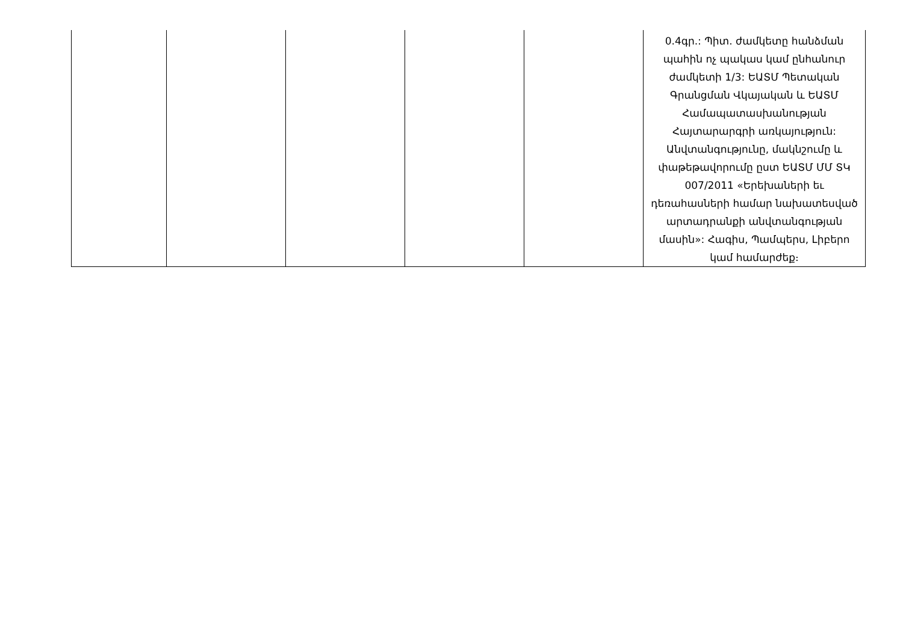| | | | | | 0.4գր.: Պիտ. ժամկետը հանձման պահին ոչ պակաս կամ ընհանուր ժամկետի 1/3: ԵԱՏՄ Պետական Գրանցման Վկայական և ԵԱՏՄ Համապատասխանության Հայտարարգրի առկայություն: Անվտանգությունը, մակնշումը և փաթեթավորումը ըստ ԵԱՏՄ ՄՄ ՏԿ 007/2011 «Երեխաների եւ դեռահասների համար նախատեսված արտադրանքի անվտանգության մասին»: Հագիս, Պամպերս, Լիբերո կամ համարժեք։ |